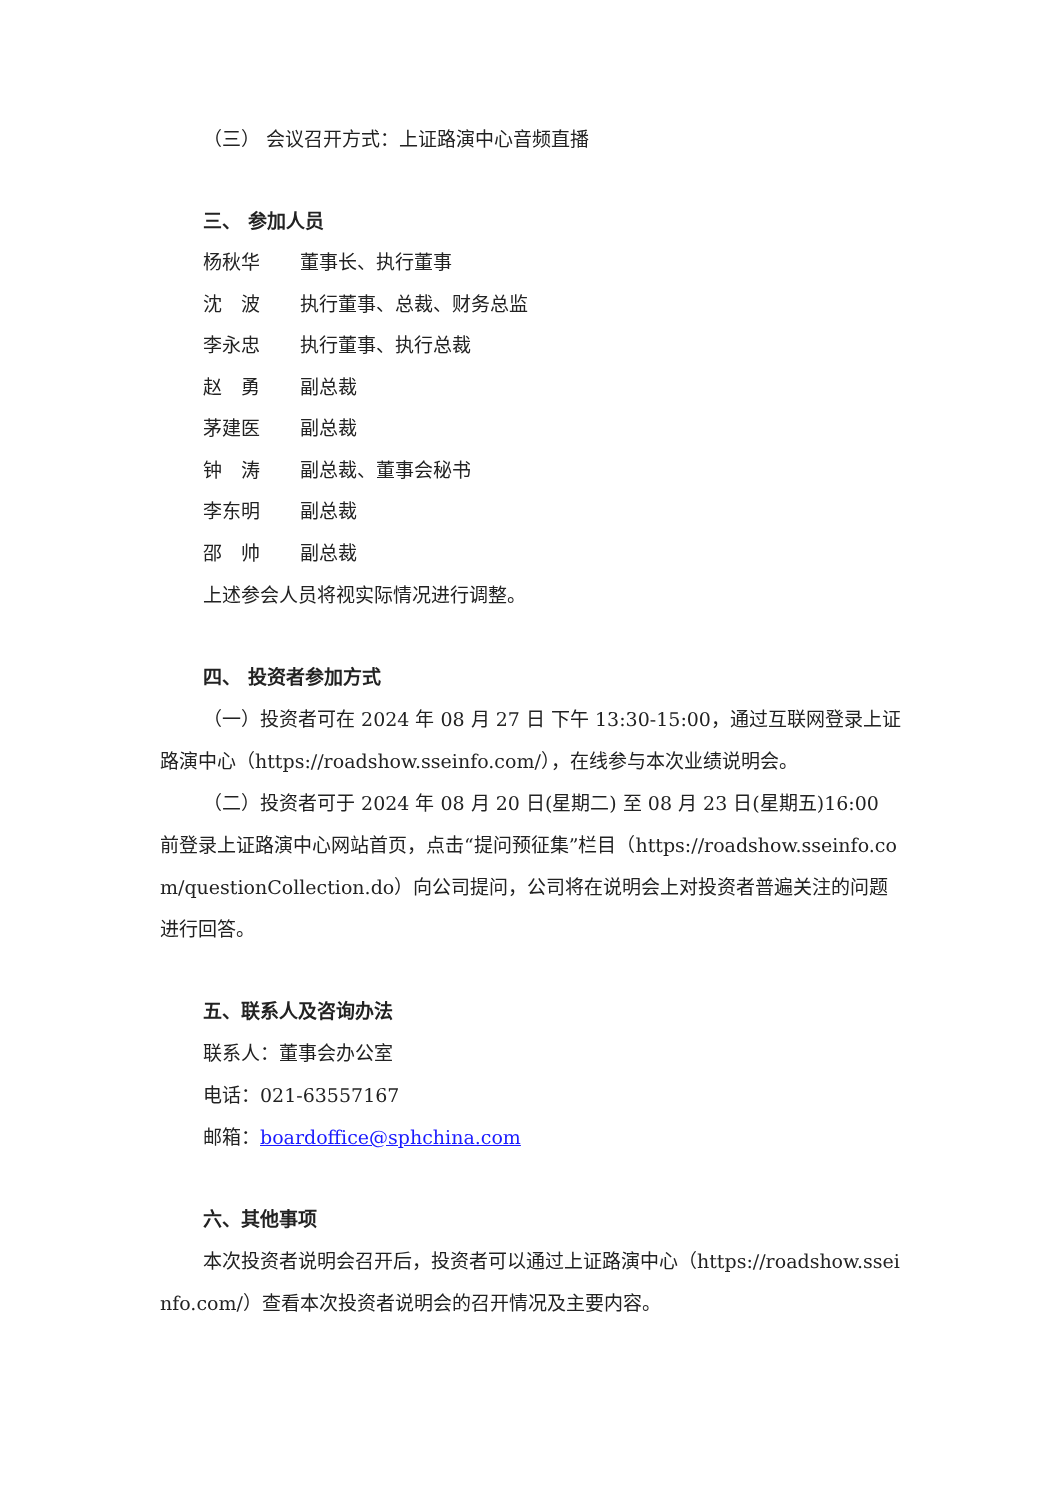（三） 会议召开方式：上证路演中心音频直播
三、 参加人员
杨秋华 董事长、执行董事
沈　波 执行董事、总裁、财务总监
李永忠 执行董事、执行总裁
赵　勇 副总裁
茅建医 副总裁
钟　涛 副总裁、董事会秘书
李东明 副总裁
邵　帅 副总裁
上述参会人员将视实际情况进行调整。
四、 投资者参加方式
（一）投资者可在 2024 年 08 月 27 日 下午 13:30-15:00，通过互联网登录上证路演中心（https://roadshow.sseinfo.com/），在线参与本次业绩说明会。
（二）投资者可于 2024 年 08 月 20 日(星期二) 至 08 月 23 日(星期五)16:00 前登录上证路演中心网站首页，点击“提问预征集”栏目（https://roadshow.sseinfo.com/questionCollection.do）向公司提问，公司将在说明会上对投资者普遍关注的问题进行回答。
五、联系人及咨询办法
联系人：董事会办公室
电话：021-63557167
邮箱：boardoffice@sphchina.com
六、其他事项
本次投资者说明会召开后，投资者可以通过上证路演中心（https://roadshow.sseinfo.com/）查看本次投资者说明会的召开情况及主要内容。